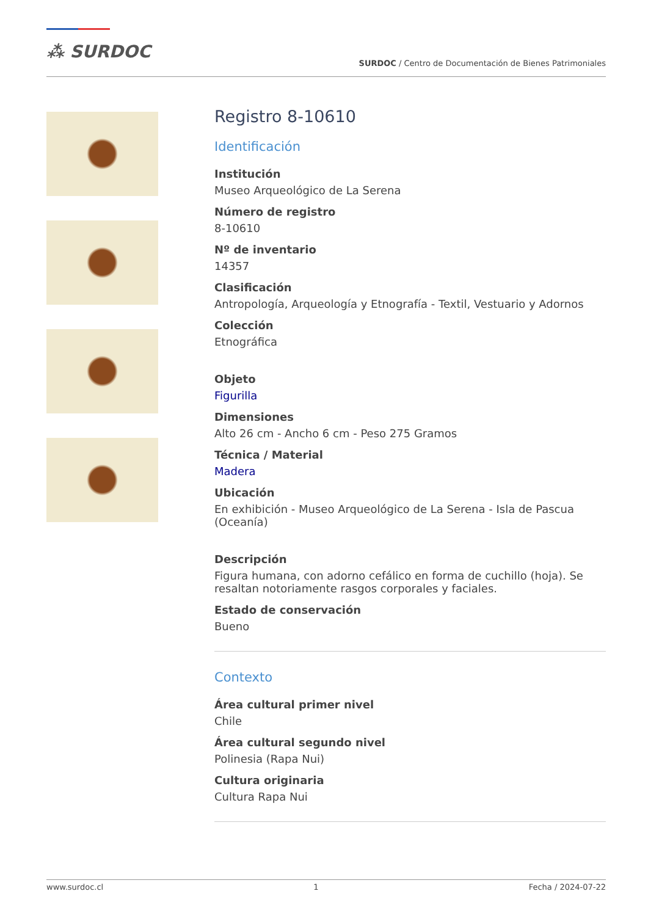⁂ SURDOC
SURDOC / Centro de Documentación de Bienes Patrimoniales
Registro 8-10610
Identificación
Institución
Museo Arqueológico de La Serena
Número de registro
8-10610
Nº de inventario
14357
Clasificación
Antropología, Arqueología y Etnografía - Textil, Vestuario y Adornos
Colección
Etnográfica
Objeto
Figurilla
Dimensiones
Alto 26 cm - Ancho 6 cm - Peso 275 Gramos
Técnica / Material
Madera
Ubicación
En exhibición - Museo Arqueológico de La Serena - Isla de Pascua (Oceanía)
Descripción
Figura humana, con adorno cefálico en forma de cuchillo (hoja). Se resaltan notoriamente rasgos corporales y faciales.
Estado de conservación
Bueno
Contexto
Área cultural primer nivel
Chile
Área cultural segundo nivel
Polinesia (Rapa Nui)
Cultura originaria
Cultura Rapa Nui
www.surdoc.cl 1 Fecha / 2024-07-22